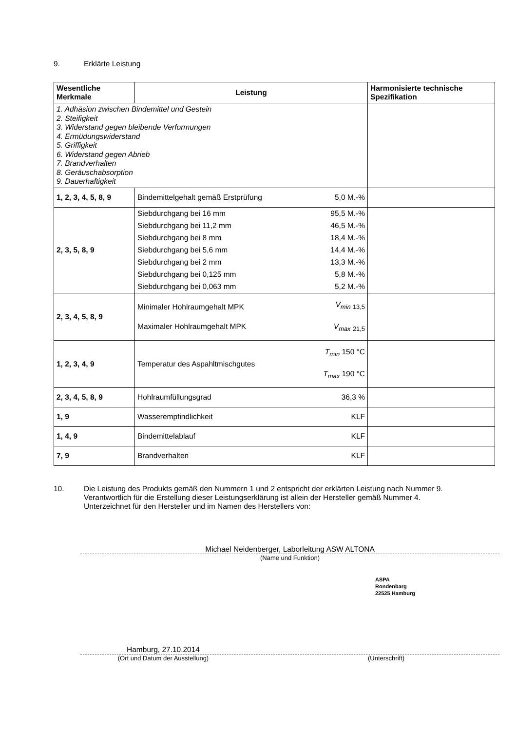9. Erklärte Leistung
| Wesentliche Merkmale | Leistung | | Harmonisierte technische Spezifikation |
| --- | --- | --- | --- |
| 1. Adhäsion zwischen Bindemittel und Gestein 2. Steifigkeit 3. Widerstand gegen bleibende Verformungen 4. Ermüdungswiderstand 5. Griffigkeit 6. Widerstand gegen Abrieb 7. Brandverhalten 8. Geräuschabsorption 9. Dauerhaftigkeit | | | |
| 1, 2, 3, 4, 5, 8, 9 | Bindemittelgehalt gemäß Erstprüfung | 5,0 M.-% | |
| 2, 3, 5, 8, 9 | / Siebdurchgang bei 16 mm / 95,5 M.-% / / Siebdurchgang bei 11,2 mm / 46,5 M.-% / / Siebdurchgang bei 8 mm / 18,4 M.-% / / Siebdurchgang bei 5,6 mm / 14,4 M.-% / / Siebdurchgang bei 2 mm / 13,3 M.-% / / Siebdurchgang bei 0,125 mm / 5,8 M.-% / / Siebdurchgang bei 0,063 mm / 5,2 M.-% / | | |
| 2, 3, 4, 5, 8, 9 | Minimaler Hohlraumgehalt MPK Maximaler Hohlraumgehalt MPK | V<sub>min</sub> <sub>13,5</sub> V<sub>max</sub> <sub>21,5</sub> | |
| 1, 2, 3, 4, 9 | Temperatur des Aspahltmischgutes | T<sub>min</sub> 150 °C T<sub>max</sub> 190 °C | |
| 2, 3, 4, 5, 8, 9 | Hohlraumfüllungsgrad | 36,3 % | |
| 1, 9 | Wasserempfindlichkeit | KLF | |
| 1, 4, 9 | Bindemittelablauf | KLF | |
| 7, 9 | Brandverhalten | KLF | |
10. Die Leistung des Produkts gemäß den Nummern 1 und 2 entspricht der erklärten Leistung nach Nummer 9.
Verantwortlich für die Erstellung dieser Leistungserklärung ist allein der Hersteller gemäß Nummer 4.
Unterzeichnet für den Hersteller und im Namen des Herstellers von:
Michael Neidenberger, Laborleitung ASW ALTONA
(Name und Funktion)
ASPA
Rondenbarg
22525 Hamburg
Hamburg, 27.10.2014
(Ort und Datum der Ausstellung) (Unterschrift)